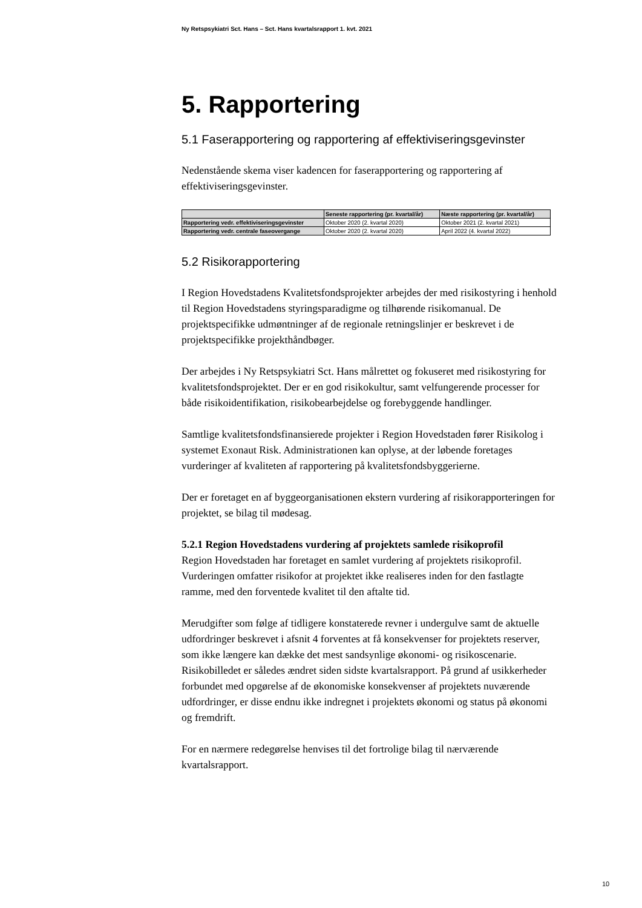Ny Retspsykiatri Sct. Hans – Sct. Hans kvartalsrapport 1. kvt. 2021
5. Rapportering
5.1 Faserapportering og rapportering af effektiviseringsgevinster
Nedenstående skema viser kadencen for faserapportering og rapportering af effektiviseringsgevinster.
| | Seneste rapportering (pr. kvartal/år) | Næste rapportering (pr. kvartal/år) |
| --- | --- | --- |
| Rapportering vedr. effektiviseringsgevinster | Oktober 2020 (2. kvartal 2020) | Oktober 2021 (2. kvartal 2021) |
| Rapportering vedr. centrale faseovergange | Oktober 2020 (2. kvartal 2020) | April 2022 (4. kvartal 2022) |
5.2 Risikorapportering
I Region Hovedstadens Kvalitetsfondsprojekter arbejdes der med risikostyring i henhold til Region Hovedstadens styringsparadigme og tilhørende risikomanual. De projektspecifikke udmøntninger af de regionale retningslinjer er beskrevet i de projektspecifikke projekthåndbøger.
Der arbejdes i Ny Retspsykiatri Sct. Hans målrettet og fokuseret med risikostyring for kvalitetsfondsprojektet. Der er en god risikokultur, samt velfungerende processer for både risikoidentifikation, risikobearbejdelse og forebyggende handlinger.
Samtlige kvalitetsfondsfinansierede projekter i Region Hovedstaden fører Risikolog i systemet Exonaut Risk. Administrationen kan oplyse, at der løbende foretages vurderinger af kvaliteten af rapportering på kvalitetsfondsbyggerierne.
Der er foretaget en af byggeorganisationen ekstern vurdering af risikorapporteringen for projektet, se bilag til mødesag.
5.2.1 Region Hovedstadens vurdering af projektets samlede risikoprofil
Region Hovedstaden har foretaget en samlet vurdering af projektets risikoprofil. Vurderingen omfatter risikofor at projektet ikke realiseres inden for den fastlagte ramme, med den forventede kvalitet til den aftalte tid.
Merudgifter som følge af tidligere konstaterede revner i undergulve samt de aktuelle udfordringer beskrevet i afsnit 4 forventes at få konsekvenser for projektets reserver, som ikke længere kan dække det mest sandsynlige økonomi- og risikoscenarie. Risikobilledet er således ændret siden sidste kvartalsrapport. På grund af usikkerheder forbundet med opgørelse af de økonomiske konsekvenser af projektets nuværende udfordringer, er disse endnu ikke indregnet i projektets økonomi og status på økonomi og fremdrift.
For en nærmere redegørelse henvises til det fortrolige bilag til nærværende kvartalsrapport.
10